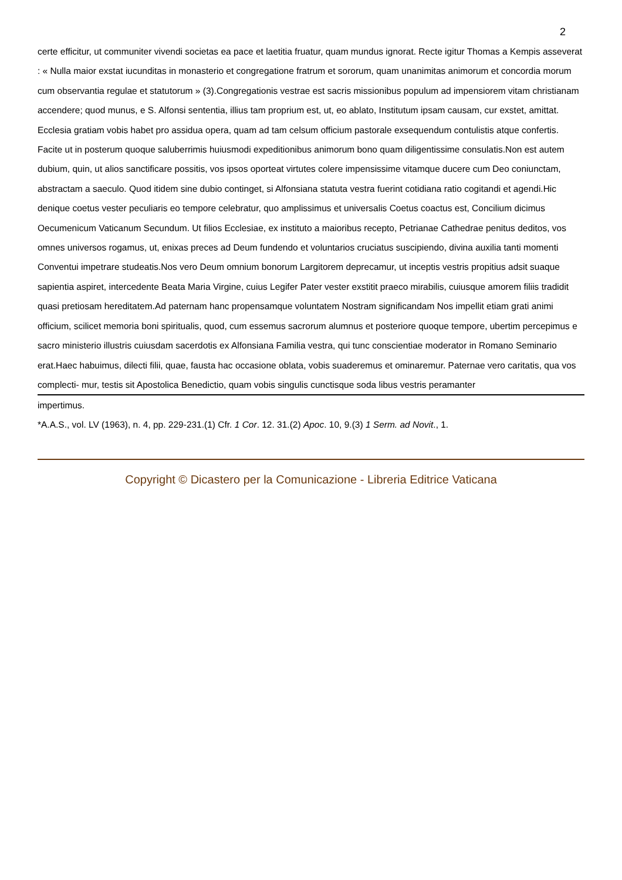2
certe efficitur, ut communiter vivendi societas ea pace et laetitia fruatur, quam mundus ignorat. Recte igitur Thomas a Kempis asseverat : « Nulla maior exstat iucunditas in monasterio et congregatione fratrum et sororum, quam unanimitas animorum et concordia morum cum observantia regulae et statutorum » (3).Congregationis vestrae est sacris missionibus populum ad impensiorem vitam christianam accendere; quod munus, e S. Alfonsi sententia, illius tam proprium est, ut, eo ablato, Institutum ipsam causam, cur exstet, amittat. Ecclesia gratiam vobis habet pro assidua opera, quam ad tam celsum officium pastorale exsequendum contulistis atque confertis. Facite ut in posterum quoque saluberrimis huiusmodi expeditionibus animorum bono quam diligentissime consulatis.Non est autem dubium, quin, ut alios sanctificare possitis, vos ipsos oporteat virtutes colere impensissime vitamque ducere cum Deo coniunctam, abstractam a saeculo. Quod itidem sine dubio continget, si Alfonsiana statuta vestra fuerint cotidiana ratio cogitandi et agendi.Hic denique coetus vester peculiaris eo tempore celebratur, quo amplissimus et universalis Coetus coactus est, Concilium dicimus Oecumenicum Vaticanum Secundum. Ut filios Ecclesiae, ex instituto a maioribus recepto, Petrianae Cathedrae penitus deditos, vos omnes universos rogamus, ut, enixas preces ad Deum fundendo et voluntarios cruciatus suscipiendo, divina auxilia tanti momenti Conventui impetrare studeatis.Nos vero Deum omnium bonorum Largitorem deprecamur, ut inceptis vestris propitius adsit suaque sapientia aspiret, intercedente Beata Maria Virgine, cuius Legifer Pater vester exstitit praeco mirabilis, cuiusque amorem filiis tradidit quasi pretiosam hereditatem.Ad paternam hanc propensamque voluntatem Nostram significandam Nos impellit etiam grati animi officium, scilicet memoria boni spiritualis, quod, cum essemus sacrorum alumnus et posteriore quoque tempore, ubertim percepimus e sacro ministerio illustris cuiusdam sacerdotis ex Alfonsiana Familia vestra, qui tunc conscientiae moderator in Romano Seminario erat.Haec habuimus, dilecti filii, quae, fausta hac occasione oblata, vobis suaderemus et ominaremur. Paternae vero caritatis, qua vos complecti- mur, testis sit Apostolica Benedictio, quam vobis singulis cunctisque soda libus vestris peramanter
impertimus.
*A.A.S., vol. LV (1963), n. 4, pp. 229-231.(1) Cfr. 1 Cor. 12. 31.(2) Apoc. 10, 9.(3) 1 Serm. ad Novit., 1.
Copyright © Dicastero per la Comunicazione - Libreria Editrice Vaticana